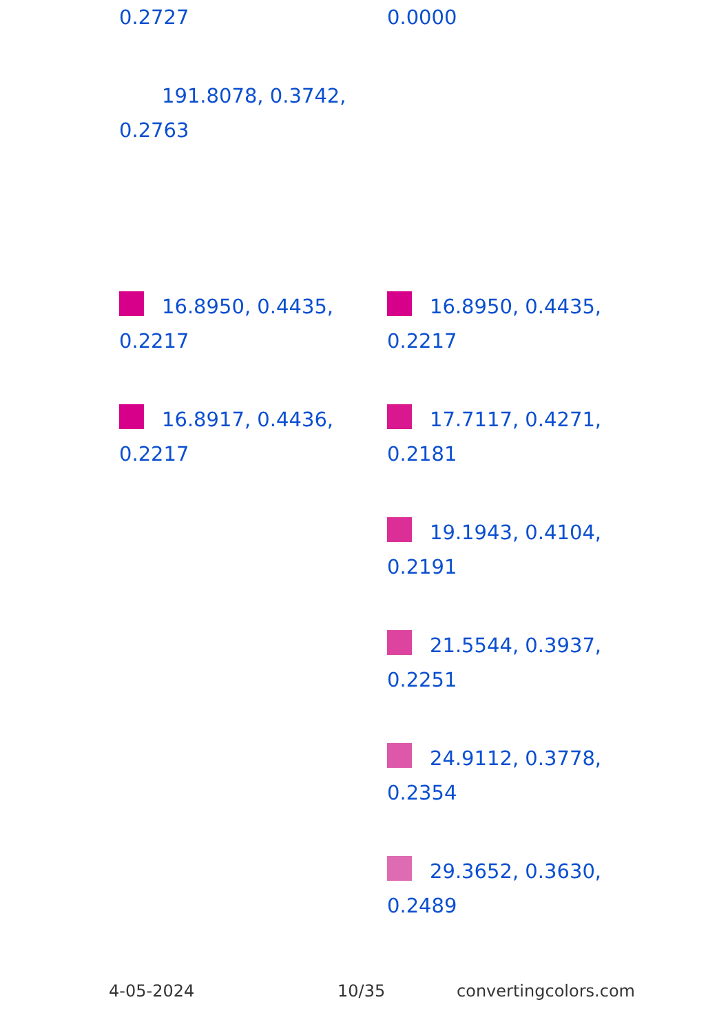0.2727 0.0000
191.8078, 0.3742, 0.2763
16.8950, 0.4435, 0.2217
16.8950, 0.4435, 0.2217
16.8917, 0.4436, 0.2217
17.7117, 0.4271, 0.2181
19.1943, 0.4104, 0.2191
21.5544, 0.3937, 0.2251
24.9112, 0.3778, 0.2354
29.3652, 0.3630, 0.2489
4-05-2024 10/35 convertingcolors.com